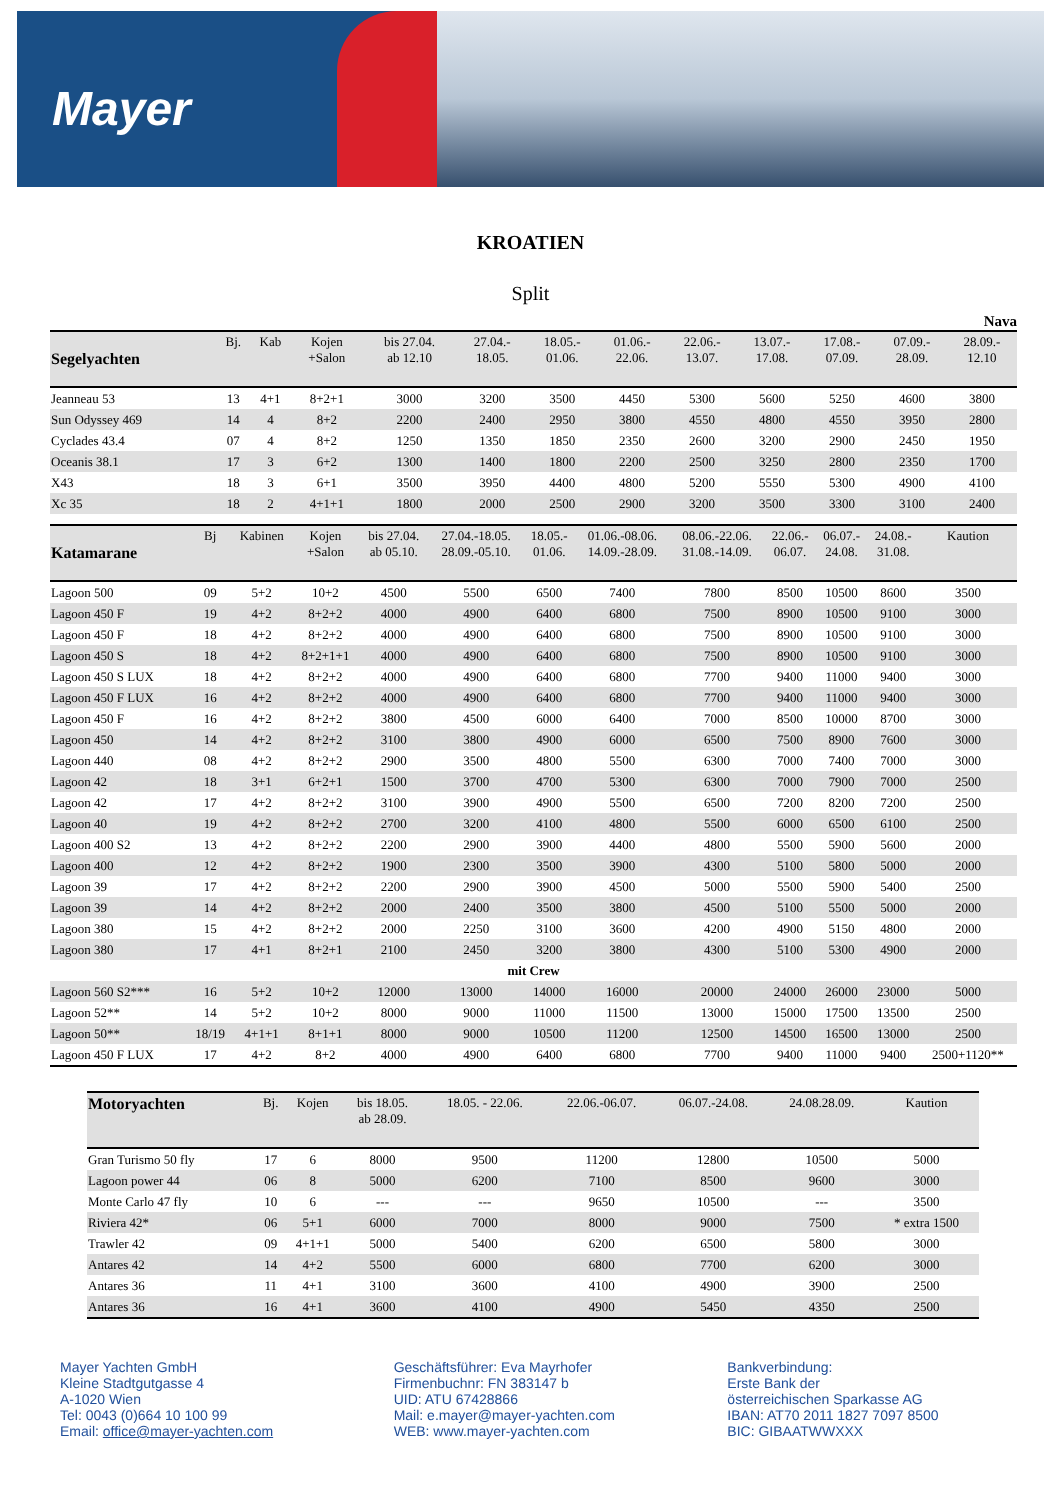Mayer
KROATIEN
Split
Nava
| Segelyachten | Bj. | Kab | Kojen +Salon | bis 27.04. ab 12.10 | 27.04.- 18.05. | 18.05.- 01.06. | 01.06.- 22.06. | 22.06.- 13.07. | 13.07.- 17.08. | 17.08.- 07.09. | 07.09.- 28.09. | 28.09.- 12.10 |
| --- | --- | --- | --- | --- | --- | --- | --- | --- | --- | --- | --- | --- |
| Jeanneau 53 | 13 | 4+1 | 8+2+1 | 3000 | 3200 | 3500 | 4450 | 5300 | 5600 | 5250 | 4600 | 3800 |
| Sun Odyssey 469 | 14 | 4 | 8+2 | 2200 | 2400 | 2950 | 3800 | 4550 | 4800 | 4550 | 3950 | 2800 |
| Cyclades 43.4 | 07 | 4 | 8+2 | 1250 | 1350 | 1850 | 2350 | 2600 | 3200 | 2900 | 2450 | 1950 |
| Oceanis 38.1 | 17 | 3 | 6+2 | 1300 | 1400 | 1800 | 2200 | 2500 | 3250 | 2800 | 2350 | 1700 |
| X43 | 18 | 3 | 6+1 | 3500 | 3950 | 4400 | 4800 | 5200 | 5550 | 5300 | 4900 | 4100 |
| Xc 35 | 18 | 2 | 4+1+1 | 1800 | 2000 | 2500 | 2900 | 3200 | 3500 | 3300 | 3100 | 2400 |
| Katamarane | Bj | Kabinen | Kojen +Salon | bis 27.04. ab 05.10. | 27.04.-18.05. 28.09.-05.10. | 18.05.- 01.06. | 01.06.-08.06. 14.09.-28.09. | 08.06.-22.06. 31.08.-14.09. | 22.06.- 06.07. | 06.07.- 24.08. | 24.08.- 31.08. | Kaution |
| --- | --- | --- | --- | --- | --- | --- | --- | --- | --- | --- | --- | --- |
| Lagoon 500 | 09 | 5+2 | 10+2 | 4500 | 5500 | 6500 | 7400 | 7800 | 8500 | 10500 | 8600 | 3500 |
| Lagoon 450 F | 19 | 4+2 | 8+2+2 | 4000 | 4900 | 6400 | 6800 | 7500 | 8900 | 10500 | 9100 | 3000 |
| Lagoon 450 F | 18 | 4+2 | 8+2+2 | 4000 | 4900 | 6400 | 6800 | 7500 | 8900 | 10500 | 9100 | 3000 |
| Lagoon 450 S | 18 | 4+2 | 8+2+1+1 | 4000 | 4900 | 6400 | 6800 | 7500 | 8900 | 10500 | 9100 | 3000 |
| Lagoon 450 S LUX | 18 | 4+2 | 8+2+2 | 4000 | 4900 | 6400 | 6800 | 7700 | 9400 | 11000 | 9400 | 3000 |
| Lagoon 450 F LUX | 16 | 4+2 | 8+2+2 | 4000 | 4900 | 6400 | 6800 | 7700 | 9400 | 11000 | 9400 | 3000 |
| Lagoon 450 F | 16 | 4+2 | 8+2+2 | 3800 | 4500 | 6000 | 6400 | 7000 | 8500 | 10000 | 8700 | 3000 |
| Lagoon 450 | 14 | 4+2 | 8+2+2 | 3100 | 3800 | 4900 | 6000 | 6500 | 7500 | 8900 | 7600 | 3000 |
| Lagoon 440 | 08 | 4+2 | 8+2+2 | 2900 | 3500 | 4800 | 5500 | 6300 | 7000 | 7400 | 7000 | 3000 |
| Lagoon 42 | 18 | 3+1 | 6+2+1 | 1500 | 3700 | 4700 | 5300 | 6300 | 7000 | 7900 | 7000 | 2500 |
| Lagoon 42 | 17 | 4+2 | 8+2+2 | 3100 | 3900 | 4900 | 5500 | 6500 | 7200 | 8200 | 7200 | 2500 |
| Lagoon 40 | 19 | 4+2 | 8+2+2 | 2700 | 3200 | 4100 | 4800 | 5500 | 6000 | 6500 | 6100 | 2500 |
| Lagoon 400 S2 | 13 | 4+2 | 8+2+2 | 2200 | 2900 | 3900 | 4400 | 4800 | 5500 | 5900 | 5600 | 2000 |
| Lagoon 400 | 12 | 4+2 | 8+2+2 | 1900 | 2300 | 3500 | 3900 | 4300 | 5100 | 5800 | 5000 | 2000 |
| Lagoon 39 | 17 | 4+2 | 8+2+2 | 2200 | 2900 | 3900 | 4500 | 5000 | 5500 | 5900 | 5400 | 2500 |
| Lagoon 39 | 14 | 4+2 | 8+2+2 | 2000 | 2400 | 3500 | 3800 | 4500 | 5100 | 5500 | 5000 | 2000 |
| Lagoon 380 | 15 | 4+2 | 8+2+2 | 2000 | 2250 | 3100 | 3600 | 4200 | 4900 | 5150 | 4800 | 2000 |
| Lagoon 380 | 17 | 4+1 | 8+2+1 | 2100 | 2450 | 3200 | 3800 | 4300 | 5100 | 5300 | 4900 | 2000 |
| mit Crew | | | | | | | | | | | | |
| Lagoon 560 S2*** | 16 | 5+2 | 10+2 | 12000 | 13000 | 14000 | 16000 | 20000 | 24000 | 26000 | 23000 | 5000 |
| Lagoon 52** | 14 | 5+2 | 10+2 | 8000 | 9000 | 11000 | 11500 | 13000 | 15000 | 17500 | 13500 | 2500 |
| Lagoon 50** | 18/19 | 4+1+1 | 8+1+1 | 8000 | 9000 | 10500 | 11200 | 12500 | 14500 | 16500 | 13000 | 2500 |
| Lagoon 450 F LUX | 17 | 4+2 | 8+2 | 4000 | 4900 | 6400 | 6800 | 7700 | 9400 | 11000 | 9400 | 2500+1120** |
| Motoryachten | Bj. | Kojen | bis 18.05. ab 28.09. | 18.05. - 22.06. | 22.06.-06.07. | 06.07.-24.08. | 24.08.28.09. | Kaution |
| --- | --- | --- | --- | --- | --- | --- | --- | --- |
| Gran Turismo 50 fly | 17 | 6 | 8000 | 9500 | 11200 | 12800 | 10500 | 5000 |
| Lagoon power 44 | 06 | 8 | 5000 | 6200 | 7100 | 8500 | 9600 | 3000 |
| Monte Carlo 47 fly | 10 | 6 | --- | --- | 9650 | 10500 | --- | 3500 |
| Riviera 42* | 06 | 5+1 | 6000 | 7000 | 8000 | 9000 | 7500 | * extra 1500 |
| Trawler 42 | 09 | 4+1+1 | 5000 | 5400 | 6200 | 6500 | 5800 | 3000 |
| Antares 42 | 14 | 4+2 | 5500 | 6000 | 6800 | 7700 | 6200 | 3000 |
| Antares 36 | 11 | 4+1 | 3100 | 3600 | 4100 | 4900 | 3900 | 2500 |
| Antares 36 | 16 | 4+1 | 3600 | 4100 | 4900 | 5450 | 4350 | 2500 |
Mayer Yachten GmbH
Kleine Stadtgutgasse 4
A-1020 Wien
Tel: 0043 (0)664 10 100 99
Email: office@mayer-yachten.com
Geschäftsführer: Eva Mayrhofer
Firmenbuchnr: FN 383147 b
UID: ATU 67428866
Mail: e.mayer@mayer-yachten.com
WEB: www.mayer-yachten.com
Bankverbindung:
Erste Bank der
österreichischen Sparkasse AG
IBAN: AT70 2011 1827 7097 8500
BIC: GIBAATWWXXX